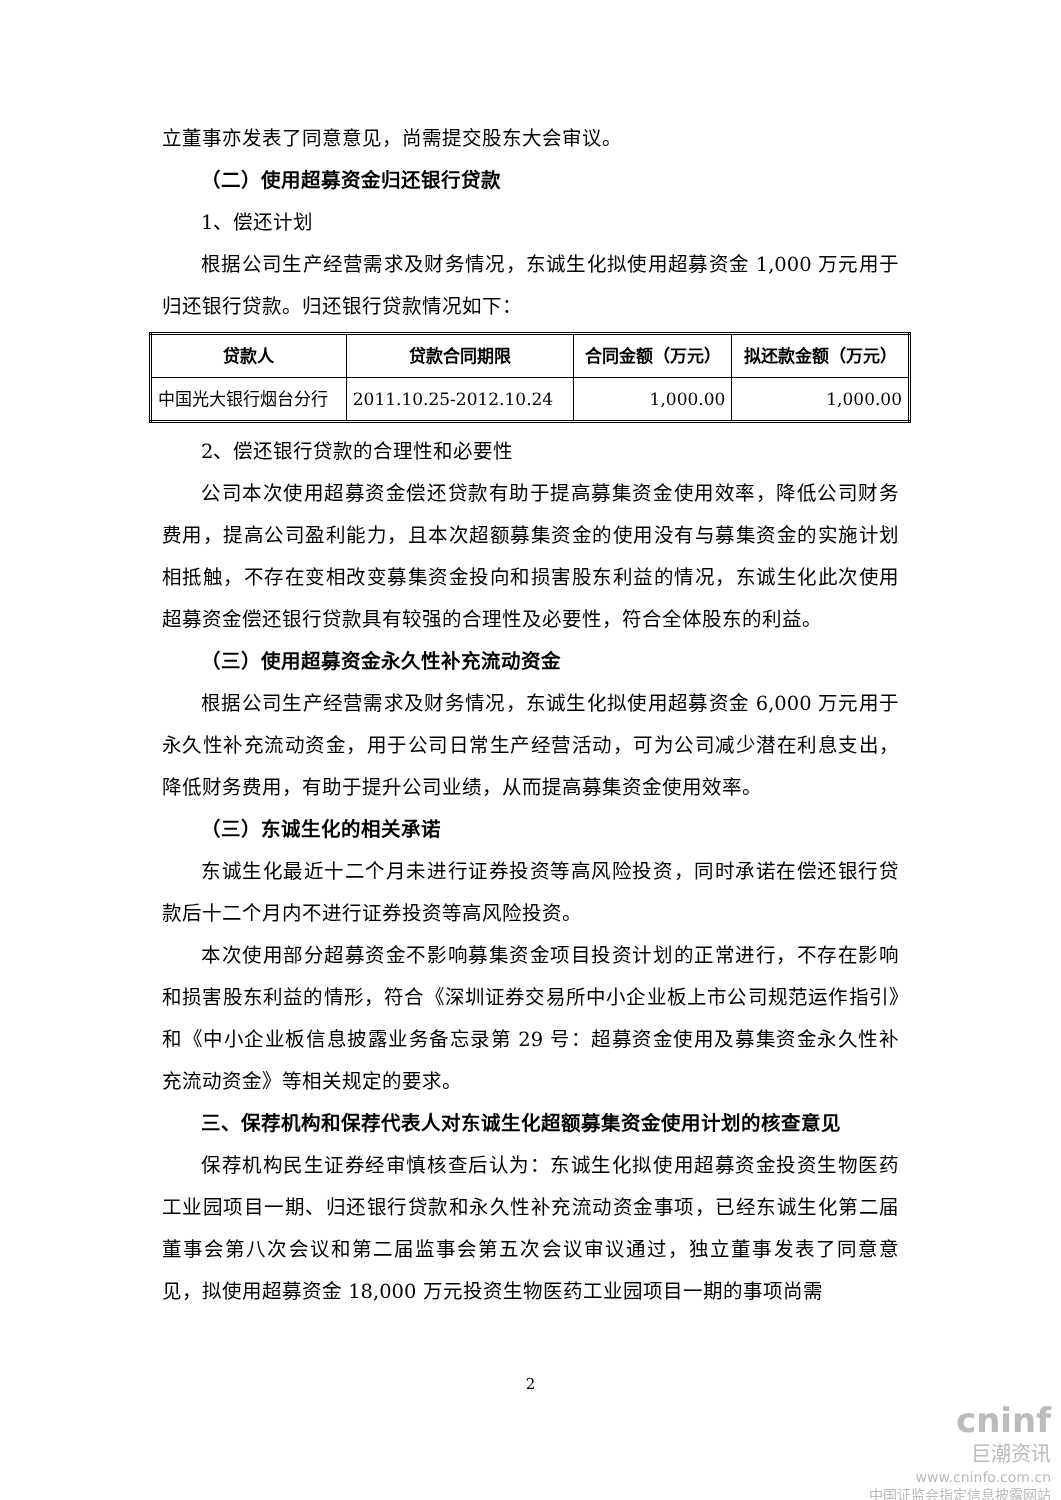立董事亦发表了同意意见，尚需提交股东大会审议。
（二）使用超募资金归还银行贷款
1、偿还计划
根据公司生产经营需求及财务情况，东诚生化拟使用超募资金 1,000 万元用于归还银行贷款。归还银行贷款情况如下：
| 贷款人 | 贷款合同期限 | 合同金额（万元） | 拟还款金额（万元） |
| --- | --- | --- | --- |
| 中国光大银行烟台分行 | 2011.10.25-2012.10.24 | 1,000.00 | 1,000.00 |
2、偿还银行贷款的合理性和必要性
公司本次使用超募资金偿还贷款有助于提高募集资金使用效率，降低公司财务费用，提高公司盈利能力，且本次超额募集资金的使用没有与募集资金的实施计划相抵触，不存在变相改变募集资金投向和损害股东利益的情况，东诚生化此次使用超募资金偿还银行贷款具有较强的合理性及必要性，符合全体股东的利益。
（三）使用超募资金永久性补充流动资金
根据公司生产经营需求及财务情况，东诚生化拟使用超募资金 6,000 万元用于永久性补充流动资金，用于公司日常生产经营活动，可为公司减少潜在利息支出，降低财务费用，有助于提升公司业绩，从而提高募集资金使用效率。
（三）东诚生化的相关承诺
东诚生化最近十二个月未进行证券投资等高风险投资，同时承诺在偿还银行贷款后十二个月内不进行证券投资等高风险投资。
本次使用部分超募资金不影响募集资金项目投资计划的正常进行，不存在影响和损害股东利益的情形，符合《深圳证券交易所中小企业板上市公司规范运作指引》和《中小企业板信息披露业务备忘录第 29 号：超募资金使用及募集资金永久性补充流动资金》等相关规定的要求。
三、保荐机构和保荐代表人对东诚生化超额募集资金使用计划的核查意见
保荐机构民生证券经审慎核查后认为：东诚生化拟使用超募资金投资生物医药工业园项目一期、归还银行贷款和永久性补充流动资金事项，已经东诚生化第二届董事会第八次会议和第二届监事会第五次会议审议通过，独立董事发表了同意意见，拟使用超募资金 18,000 万元投资生物医药工业园项目一期的事项尚需
2
cninf
巨潮资讯
www.cninfo.com.cn
中国证监会指定信息披露网站